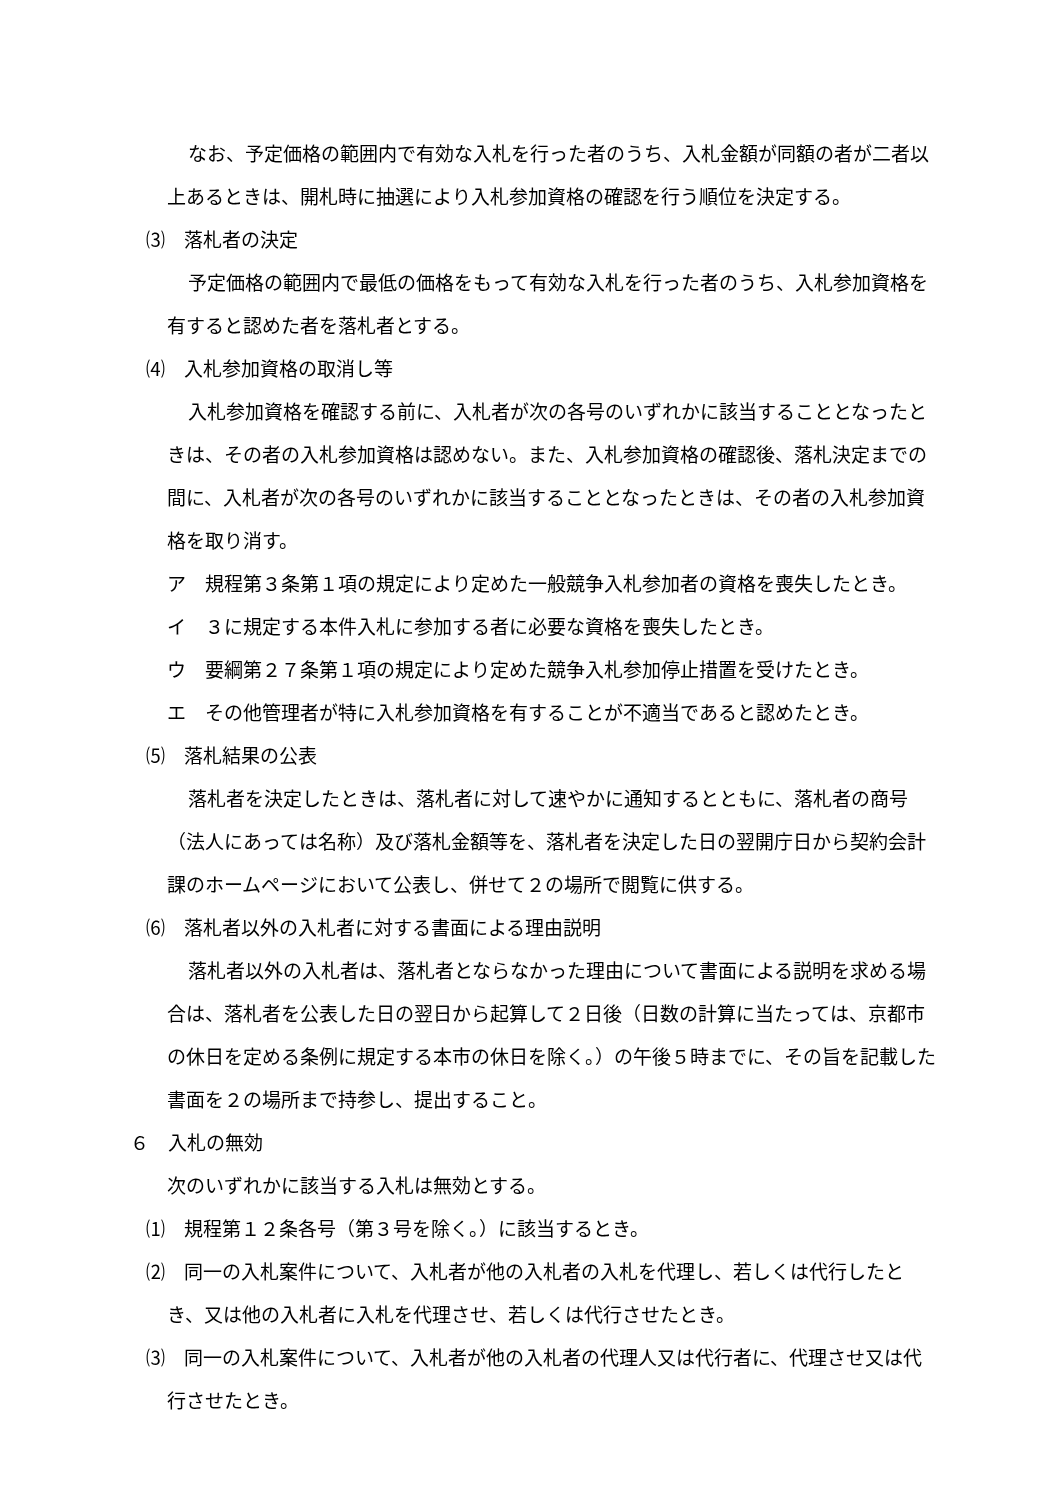なお、予定価格の範囲内で有効な入札を行った者のうち、入札金額が同額の者が二者以上あるときは、開札時に抽選により入札参加資格の確認を行う順位を決定する。
⑶　落札者の決定
予定価格の範囲内で最低の価格をもって有効な入札を行った者のうち、入札参加資格を有すると認めた者を落札者とする。
⑷　入札参加資格の取消し等
入札参加資格を確認する前に、入札者が次の各号のいずれかに該当することとなったときは、その者の入札参加資格は認めない。また、入札参加資格の確認後、落札決定までの間に、入札者が次の各号のいずれかに該当することとなったときは、その者の入札参加資格を取り消す。
ア　規程第３条第１項の規定により定めた一般競争入札参加者の資格を喪失したとき。
イ　３に規定する本件入札に参加する者に必要な資格を喪失したとき。
ウ　要綱第２７条第１項の規定により定めた競争入札参加停止措置を受けたとき。
エ　その他管理者が特に入札参加資格を有することが不適当であると認めたとき。
⑸　落札結果の公表
落札者を決定したときは、落札者に対して速やかに通知するとともに、落札者の商号（法人にあっては名称）及び落札金額等を、落札者を決定した日の翌開庁日から契約会計課のホームページにおいて公表し、併せて２の場所で閲覧に供する。
⑹　落札者以外の入札者に対する書面による理由説明
落札者以外の入札者は、落札者とならなかった理由について書面による説明を求める場合は、落札者を公表した日の翌日から起算して２日後（日数の計算に当たっては、京都市の休日を定める条例に規定する本市の休日を除く。）の午後５時までに、その旨を記載した書面を２の場所まで持参し、提出すること。
６　入札の無効
次のいずれかに該当する入札は無効とする。
⑴　規程第１２条各号（第３号を除く。）に該当するとき。
⑵　同一の入札案件について、入札者が他の入札者の入札を代理し、若しくは代行したとき、又は他の入札者に入札を代理させ、若しくは代行させたとき。
⑶　同一の入札案件について、入札者が他の入札者の代理人又は代行者に、代理させ又は代行させたとき。